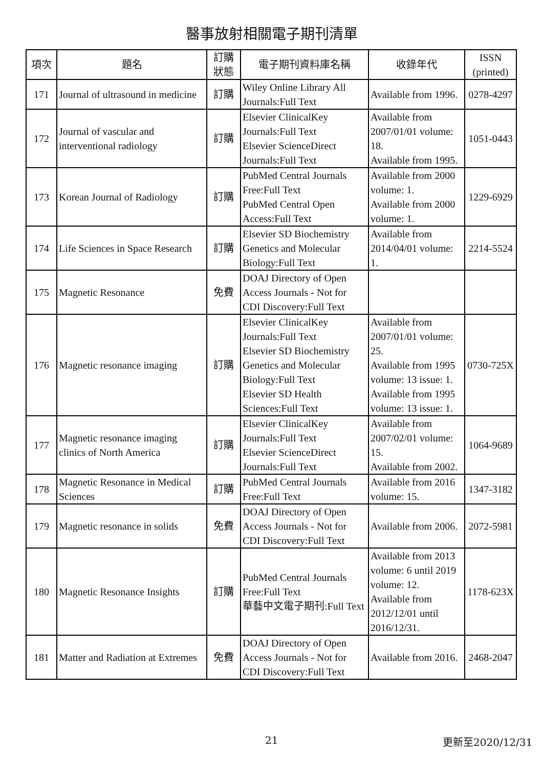醫事放射相關電子期刊清單
| 項次 | 題名 | 訂購 狀態 | 電子期刊資料庫名稱 | 收錄年代 | ISSN (printed) |
| --- | --- | --- | --- | --- | --- |
| 171 | Journal of ultrasound in medicine | 訂購 | Wiley Online Library All Journals:Full Text | Available from 1996. | 0278-4297 |
| 172 | Journal of vascular and interventional radiology | 訂購 | Elsevier ClinicalKey Journals:Full Text Elsevier ScienceDirect Journals:Full Text | Available from 2007/01/01 volume: 18. Available from 1995. | 1051-0443 |
| 173 | Korean Journal of Radiology | 訂購 | PubMed Central Journals Free:Full Text PubMed Central Open Access:Full Text | Available from 2000 volume: 1. Available from 2000 volume: 1. | 1229-6929 |
| 174 | Life Sciences in Space Research | 訂購 | Elsevier SD Biochemistry Genetics and Molecular Biology:Full Text | Available from 2014/04/01 volume: 1. | 2214-5524 |
| 175 | Magnetic Resonance | 免費 | DOAJ Directory of Open Access Journals - Not for CDI Discovery:Full Text | | |
| 176 | Magnetic resonance imaging | 訂購 | Elsevier ClinicalKey Journals:Full Text Elsevier SD Biochemistry Genetics and Molecular Biology:Full Text Elsevier SD Health Sciences:Full Text | Available from 2007/01/01 volume: 25. Available from 1995 volume: 13 issue: 1. Available from 1995 volume: 13 issue: 1. | 0730-725X |
| 177 | Magnetic resonance imaging clinics of North America | 訂購 | Elsevier ClinicalKey Journals:Full Text Elsevier ScienceDirect Journals:Full Text | Available from 2007/02/01 volume: 15. Available from 2002. | 1064-9689 |
| 178 | Magnetic Resonance in Medical Sciences | 訂購 | PubMed Central Journals Free:Full Text | Available from 2016 volume: 15. | 1347-3182 |
| 179 | Magnetic resonance in solids | 免費 | DOAJ Directory of Open Access Journals - Not for CDI Discovery:Full Text | Available from 2006. | 2072-5981 |
| 180 | Magnetic Resonance Insights | 訂購 | PubMed Central Journals Free:Full Text 華藝中文電子期刊:Full Text | Available from 2013 volume: 6 until 2019 volume: 12. Available from 2012/12/01 until 2016/12/31. | 1178-623X |
| 181 | Matter and Radiation at Extremes | 免費 | DOAJ Directory of Open Access Journals - Not for CDI Discovery:Full Text | Available from 2016. | 2468-2047 |
21 更新至2020/12/31